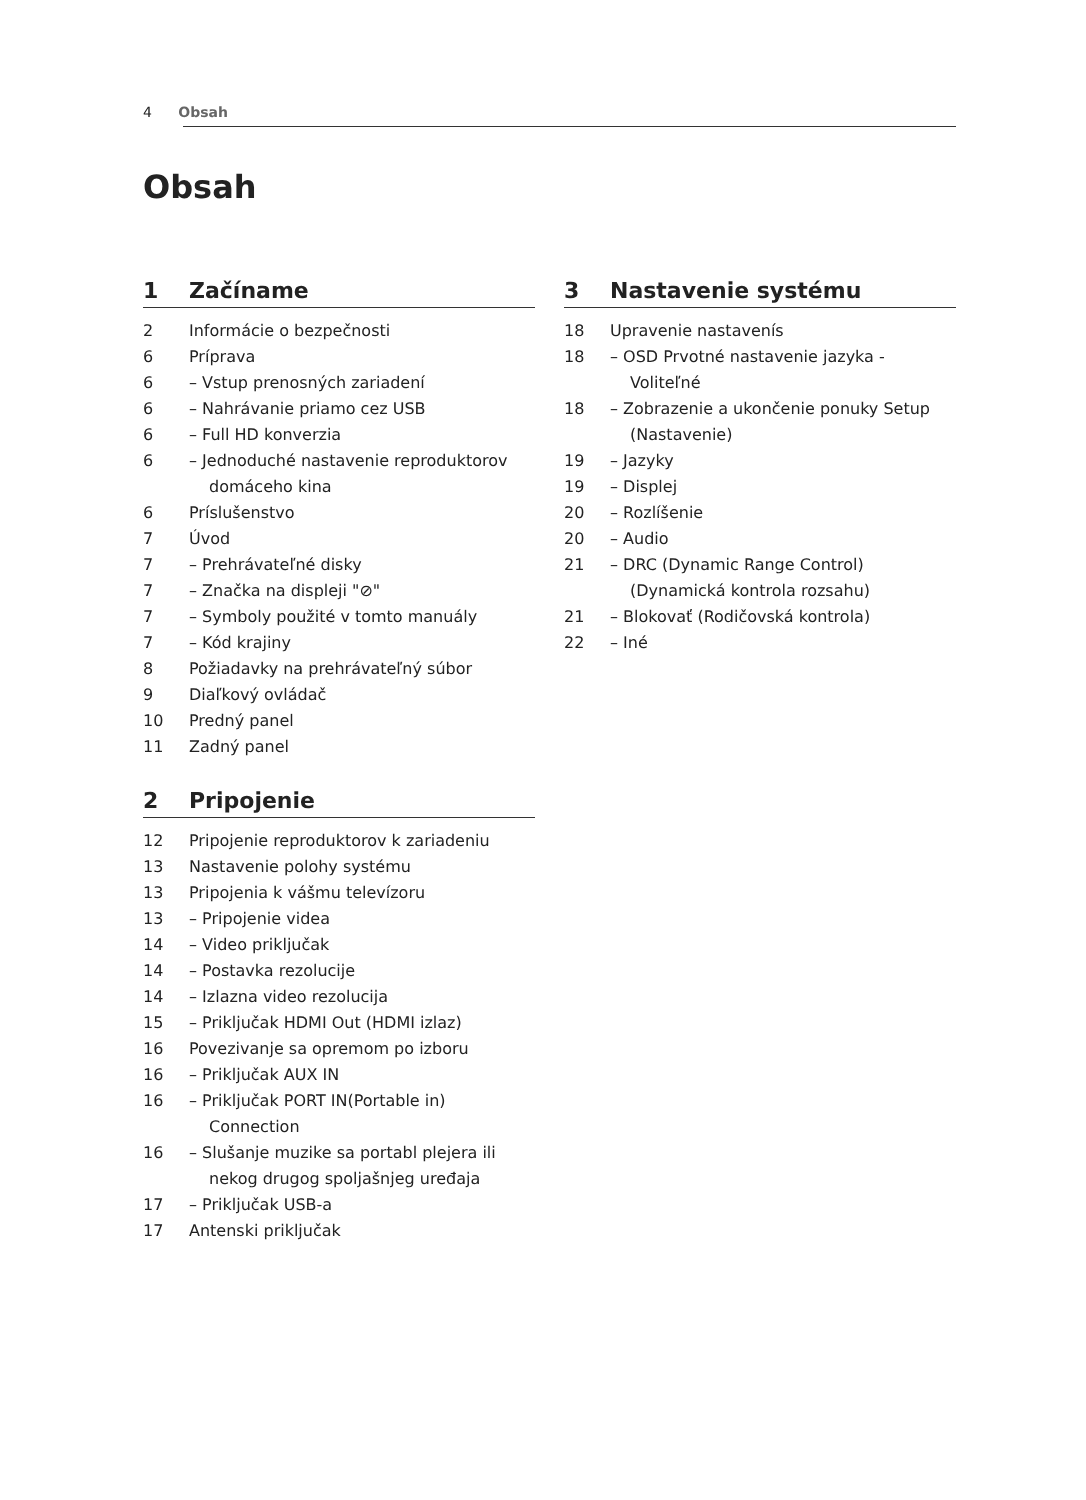4 Obsah
Obsah
1 Začíname
2 Informácie o bezpečnosti
6 Príprava
6 – Vstup prenosných zariadení
6 – Nahrávanie priamo cez USB
6 – Full HD konverzia
6 – Jednoduché nastavenie reproduktorov domáceho kina
6 Príslušenstvo
7 Úvod
7 – Prehrávateľné disky
7 – Značka na displeji "⊘"
7 – Symboly použité v tomto manuály
7 – Kód krajiny
8 Požiadavky na prehrávateľný súbor
9 Diaľkový ovládač
10 Predný panel
11 Zadný panel
2 Pripojenie
12 Pripojenie reproduktorov k zariadeniu
13 Nastavenie polohy systému
13 Pripojenia k vášmu televízoru
13 – Pripojenie videa
14 – Video priključak
14 – Postavka rezolucije
14 – Izlazna video rezolucija
15 – Priključak HDMI Out (HDMI izlaz)
16 Povezivanje sa opremom po izboru
16 – Priključak AUX IN
16 – Priključak PORT IN(Portable in) Connection
16 – Slušanje muzike sa portabl plejera ili nekog drugog spoljašnjeg uređaja
17 – Priključak USB-a
17 Antenski priključak
3 Nastavenie systému
18 Upravenie nastavenís
18 – OSD Prvotné nastavenie jazyka - Voliteľné
18 – Zobrazenie a ukončenie ponuky Setup (Nastavenie)
19 – Jazyky
19 – Displej
20 – Rozlíšenie
20 – Audio
21 – DRC (Dynamic Range Control) (Dynamická kontrola rozsahu)
21 – Blokovať (Rodičovská kontrola)
22 – Iné